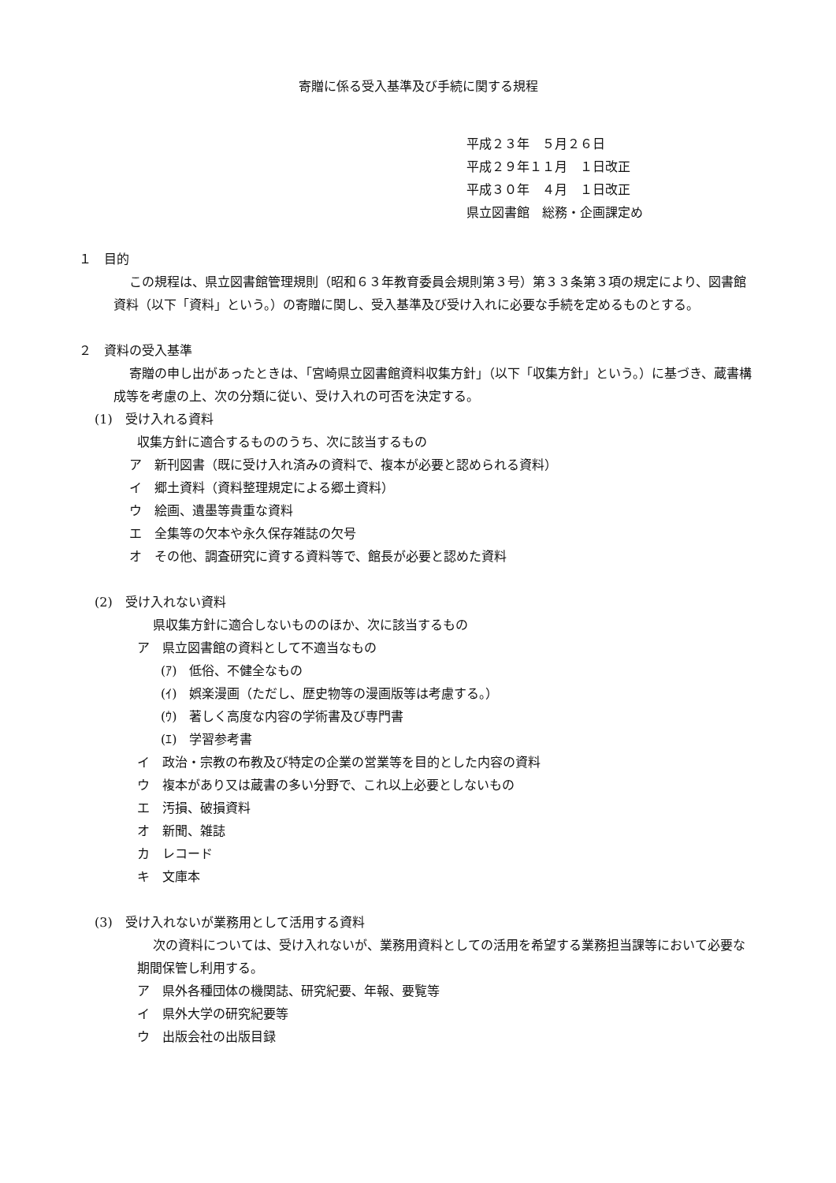寄贈に係る受入基準及び手続に関する規程
平成２３年　５月２６日
平成２９年１１月　１日改正
平成３０年　４月　１日改正
県立図書館　総務・企画課定め
１　目的
この規程は、県立図書館管理規則（昭和６３年教育委員会規則第３号）第３３条第３項の規定により、図書館資料（以下「資料」という。）の寄贈に関し、受入基準及び受け入れに必要な手続を定めるものとする。
２　資料の受入基準
寄贈の申し出があったときは、「宮崎県立図書館資料収集方針」（以下「収集方針」という。）に基づき、蔵書構成等を考慮の上、次の分類に従い、受け入れの可否を決定する。
(1)　受け入れる資料
収集方針に適合するもののうち、次に該当するもの
ア　新刊図書（既に受け入れ済みの資料で、複本が必要と認められる資料）
イ　郷土資料（資料整理規定による郷土資料）
ウ　絵画、遺墨等貴重な資料
エ　全集等の欠本や永久保存雑誌の欠号
オ　その他、調査研究に資する資料等で、館長が必要と認めた資料
(2)　受け入れない資料
県収集方針に適合しないもののほか、次に該当するもの
ア　県立図書館の資料として不適当なもの
(ｱ)　低俗、不健全なもの
(ｲ)　娯楽漫画（ただし、歴史物等の漫画版等は考慮する。）
(ｳ)　著しく高度な内容の学術書及び専門書
(ｴ)　学習参考書
イ　政治・宗教の布教及び特定の企業の営業等を目的とした内容の資料
ウ　複本があり又は蔵書の多い分野で、これ以上必要としないもの
エ　汚損、破損資料
オ　新聞、雑誌
カ　レコード
キ　文庫本
(3)　受け入れないが業務用として活用する資料
次の資料については、受け入れないが、業務用資料としての活用を希望する業務担当課等において必要な期間保管し利用する。
ア　県外各種団体の機関誌、研究紀要、年報、要覧等
イ　県外大学の研究紀要等
ウ　出版会社の出版目録